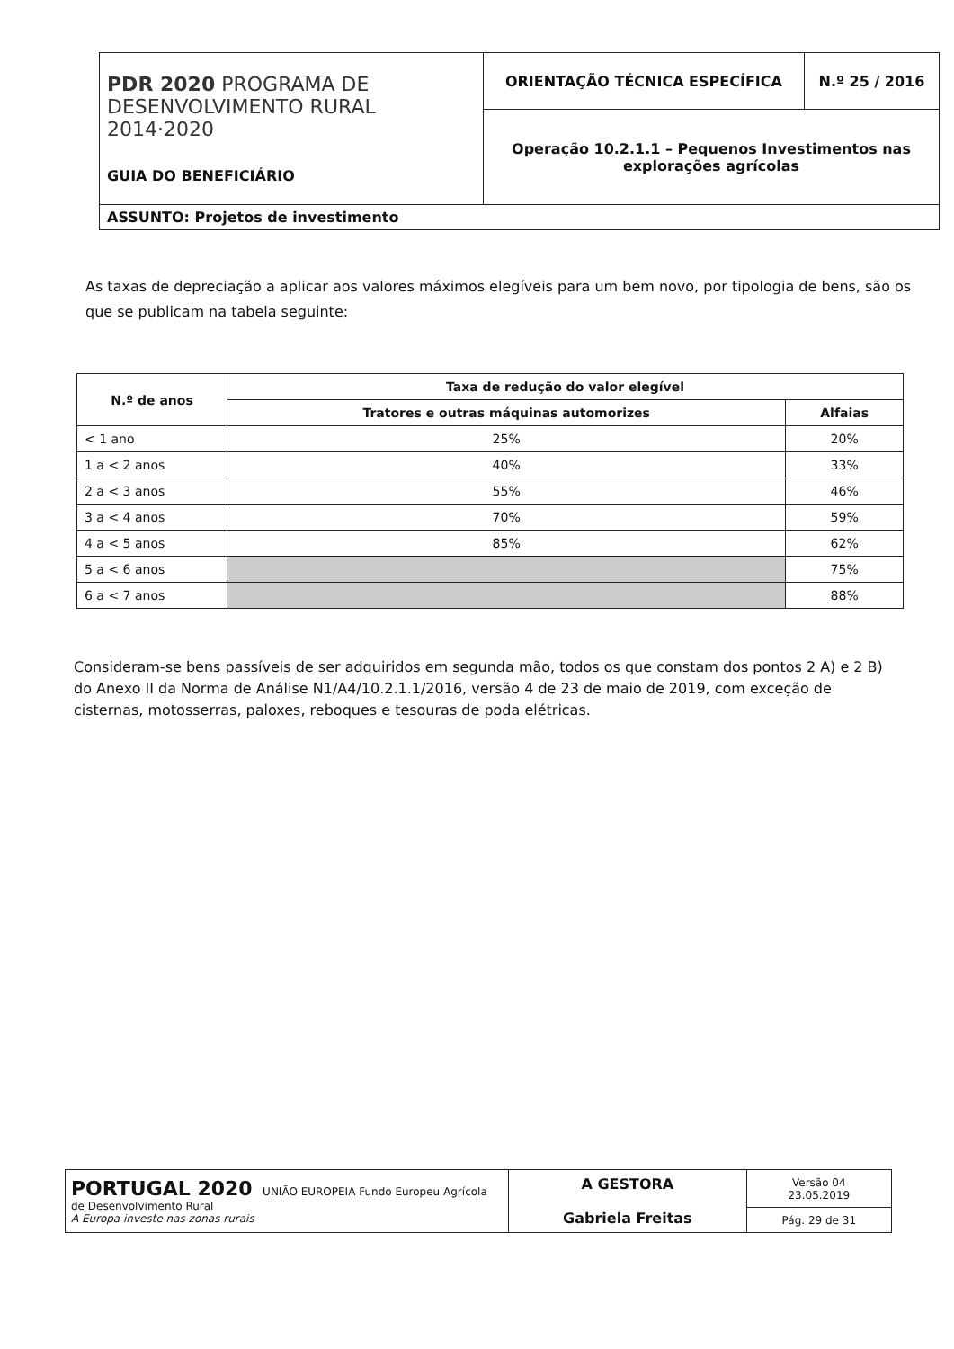| PDR 2020 PROGRAMA DE DESENVOLVIMENTO RURAL 2014·2020 GUIA DO BENEFICIÁRIO | ORIENTAÇÃO TÉCNICA ESPECÍFICA | N.º 25 / 2016 |
| | Operação 10.2.1.1 – Pequenos Investimentos nas explorações agrícolas | |
| ASSUNTO: Projetos de investimento | | |
As taxas de depreciação a aplicar aos valores máximos elegíveis para um bem novo, por tipologia de bens, são os que se publicam na tabela seguinte:
| N.º de anos | Taxa de redução do valor elegível | |
| --- | --- | --- |
| | Tratores e outras máquinas automorizes | Alfaias |
| < 1 ano | 25% | 20% |
| 1 a < 2 anos | 40% | 33% |
| 2 a < 3 anos | 55% | 46% |
| 3 a < 4 anos | 70% | 59% |
| 4 a < 5 anos | 85% | 62% |
| 5 a < 6 anos | | 75% |
| 6 a < 7 anos | | 88% |
Consideram-se bens passíveis de ser adquiridos em segunda mão, todos os que constam dos pontos 2 A) e 2 B) do Anexo II da Norma de Análise N1/A4/10.2.1.1/2016, versão 4 de 23 de maio de 2019, com exceção de cisternas, motosserras, paloxes, reboques e tesouras de poda elétricas.
| PORTUGAL 2020 UNIÃO EUROPEIA Fundo Europeu Agrícola de Desenvolvimento Rural A Europa investe nas zonas rurais | A GESTORA Gabriela Freitas | Versão 04 23.05.2019 |
| | | Pág. 29 de 31 |